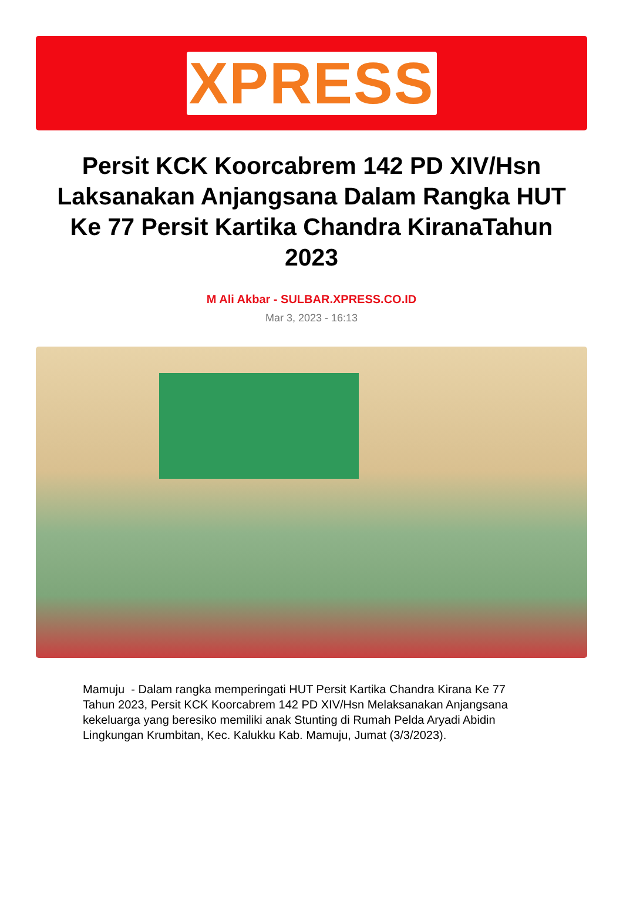XPRESS
Persit KCK Koorcabrem 142 PD XIV/Hsn Laksanakan Anjangsana Dalam Rangka HUT Ke 77 Persit Kartika Chandra KiranaTahun 2023
M Ali Akbar - SULBAR.XPRESS.CO.ID
Mar 3, 2023 - 16:13
Mamuju - Dalam rangka memperingati HUT Persit Kartika Chandra Kirana Ke 77 Tahun 2023, Persit KCK Koorcabrem 142 PD XIV/Hsn Melaksanakan Anjangsana kekeluarga yang beresiko memiliki anak Stunting di Rumah Pelda Aryadi Abidin Lingkungan Krumbitan, Kec. Kalukku Kab. Mamuju, Jumat (3/3/2023).